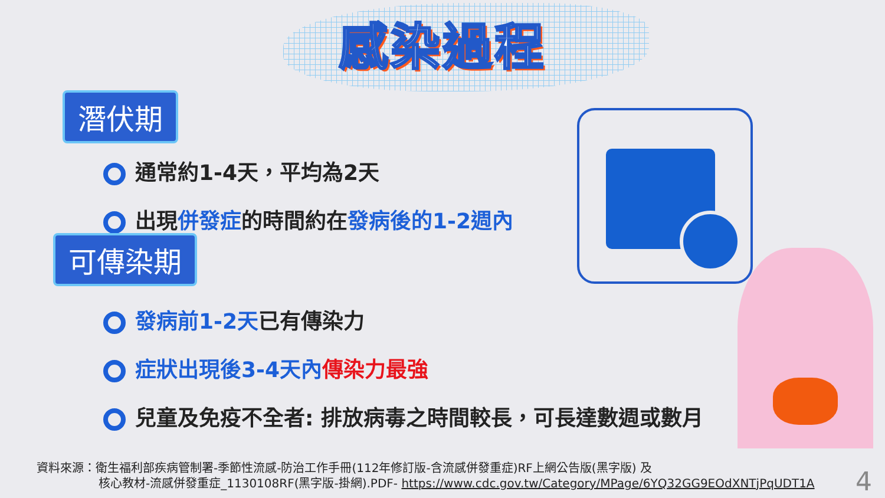感染過程
潛伏期
通常約1-4天，平均為2天
出現併發症的時間約在發病後的1-2週內
可傳染期
發病前1-2天已有傳染力
症狀出現後3-4天內 傳染力最強
兒童及免疫不全者: 排放病毒之時間較長，可長達數週或數月
資料來源：衛生福利部疾病管制署-季節性流感-防治工作手冊(112年修訂版-含流感併發重症)RF上網公告版(黑字版) 及
核心教材-流感併發重症_1130108RF(黑字版-掛網).PDF- https://www.cdc.gov.tw/Category/MPage/6YQ32GG9EOdXNTjPqUDT1A
4